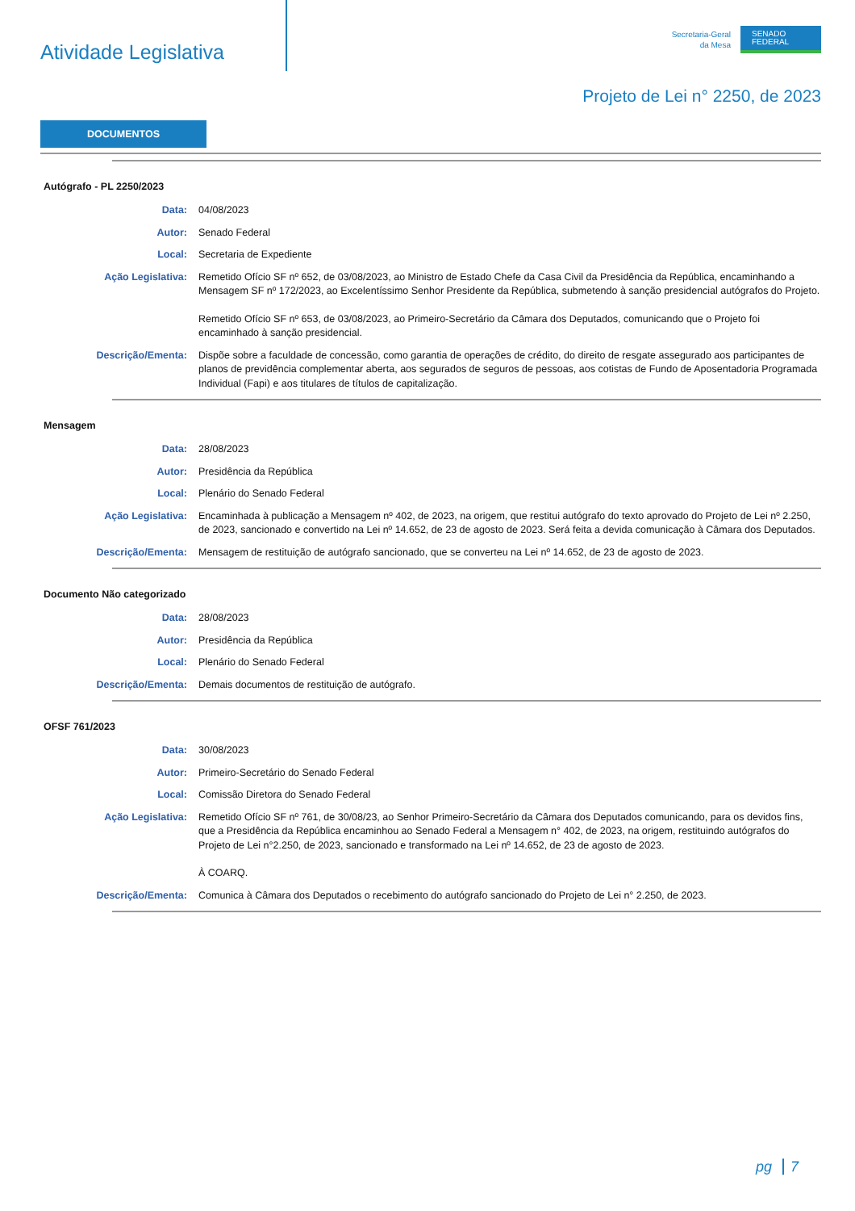Atividade Legislativa
Secretaria-Geral
da Mesa
SENADO
FEDERAL
Projeto de Lei n° 2250, de 2023
DOCUMENTOS
Autógrafo - PL 2250/2023
Data: 04/08/2023
Autor: Senado Federal
Local: Secretaria de Expediente
Ação Legislativa: Remetido Ofício SF nº 652, de 03/08/2023, ao Ministro de Estado Chefe da Casa Civil da Presidência da República, encaminhando a Mensagem SF nº 172/2023, ao Excelentíssimo Senhor Presidente da República, submetendo à sanção presidencial autógrafos do Projeto.
Remetido Ofício SF nº 653, de 03/08/2023, ao Primeiro-Secretário da Câmara dos Deputados, comunicando que o Projeto foi encaminhado à sanção presidencial.
Descrição/Ementa: Dispõe sobre a faculdade de concessão, como garantia de operações de crédito, do direito de resgate assegurado aos participantes de planos de previdência complementar aberta, aos segurados de seguros de pessoas, aos cotistas de Fundo de Aposentadoria Programada Individual (Fapi) e aos titulares de títulos de capitalização.
Mensagem
Data: 28/08/2023
Autor: Presidência da República
Local: Plenário do Senado Federal
Ação Legislativa: Encaminhada à publicação a Mensagem nº 402, de 2023, na origem, que restitui autógrafo do texto aprovado do Projeto de Lei nº 2.250, de 2023, sancionado e convertido na Lei nº 14.652, de 23 de agosto de 2023. Será feita a devida comunicação à Câmara dos Deputados.
Descrição/Ementa: Mensagem de restituição de autógrafo sancionado, que se converteu na Lei nº 14.652, de 23 de agosto de 2023.
Documento Não categorizado
Data: 28/08/2023
Autor: Presidência da República
Local: Plenário do Senado Federal
Descrição/Ementa: Demais documentos de restituição de autógrafo.
OFSF 761/2023
Data: 30/08/2023
Autor: Primeiro-Secretário do Senado Federal
Local: Comissão Diretora do Senado Federal
Ação Legislativa: Remetido Ofício SF nº 761, de 30/08/23, ao Senhor Primeiro-Secretário da Câmara dos Deputados comunicando, para os devidos fins, que a Presidência da República encaminhou ao Senado Federal a Mensagem n° 402, de 2023, na origem, restituindo autógrafos do Projeto de Lei n°2.250, de 2023, sancionado e transformado na Lei nº 14.652, de 23 de agosto de 2023.
À COARQ.
Descrição/Ementa: Comunica à Câmara dos Deputados o recebimento do autógrafo sancionado do Projeto de Lei n° 2.250, de 2023.
pg 7